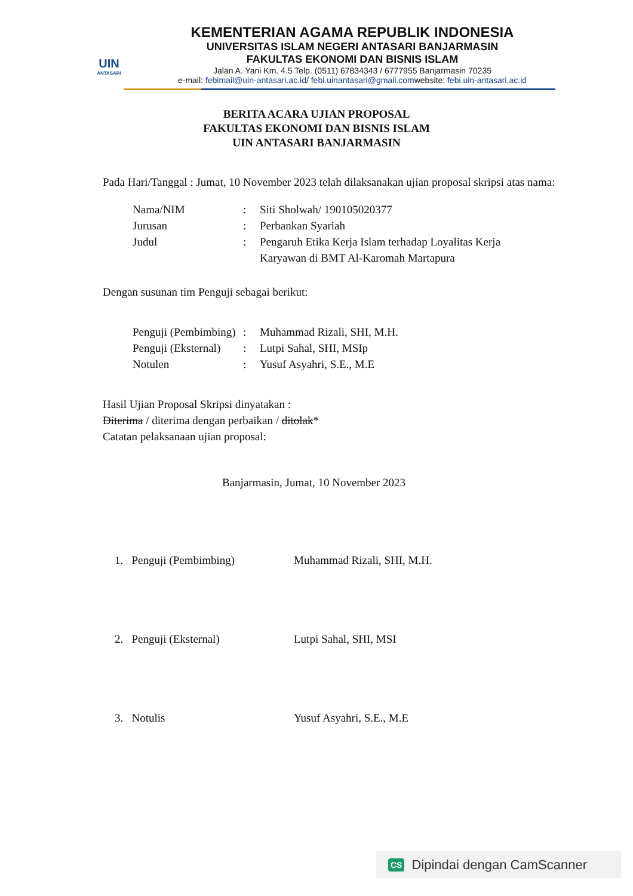UIN
ANTASARI
KEMENTERIAN AGAMA REPUBLIK INDONESIA
UNIVERSITAS ISLAM NEGERI ANTASARI BANJARMASIN
FAKULTAS EKONOMI DAN BISNIS ISLAM
Jalan A. Yani Km. 4.5 Telp. (0511) 67834343 / 6777955 Banjarmasin 70235
e-mail: febimail@uin-antasari.ac.id/ febi.uinantasari@gmail.comwebsite: febi.uin-antasari.ac.id
BERITA ACARA UJIAN PROPOSAL
FAKULTAS EKONOMI DAN BISNIS ISLAM
UIN ANTASARI BANJARMASIN
Pada Hari/Tanggal : Jumat, 10 November 2023 telah dilaksanakan ujian proposal skripsi atas nama:
| Nama/NIM | : | Siti Sholwah/ 190105020377 |
| Jurusan | : | Perbankan Syariah |
| Judul | : | Pengaruh Etika Kerja Islam terhadap Loyalitas Kerja Karyawan di BMT Al-Karomah Martapura |
Dengan susunan tim Penguji sebagai berikut:
| Penguji (Pembimbing) | : | Muhammad Rizali, SHI, M.H. |
| Penguji (Eksternal) | : | Lutpi Sahal, SHI, MSIp |
| Notulen | : | Yusuf Asyahri, S.E., M.E |
Hasil Ujian Proposal Skripsi dinyatakan :
Diterima / diterima dengan perbaikan / ditolak*
Catatan pelaksanaan ujian proposal:
Banjarmasin, Jumat, 10 November 2023
| 1. Penguji (Pembimbing) | Muhammad Rizali, SHI, M.H. |
| 2. Penguji (Eksternal) | Lutpi Sahal, SHI, MSI |
| 3. Notulis | Yusuf Asyahri, S.E., M.E |
CS Dipindai dengan CamScanner